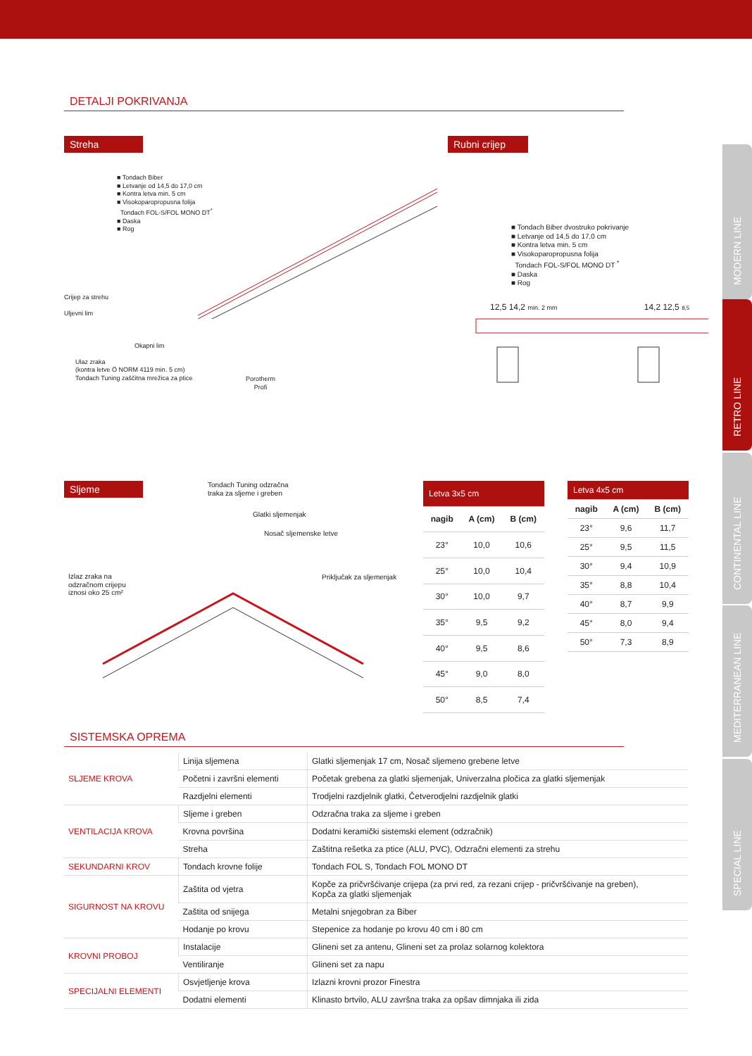MODERN LINE
RETRO LINE
CONTINENTAL LINE
MEDITERRANEAN LINE
SPECIAL LINE
DETALJI POKRIVANJA
Streha
■ Tondach Biber
■ Letvanje od 14,5 do 17,0 cm
■ Kontra letva min. 5 cm
■ Visokoparopropusna folija
Tondach FOL-S/FOL MONO DT<sup>*</sup>
■ Daska
■ Rog
Crijep za strehu
Uljevni lim
Okapni lim
Ulaz zraka
(kontra letve Ö NORM 4119 min. 5 cm)
Tondach Tuning zaščitna mrežica za ptice
Porotherm
Profi
Rubni crijep
■ Tondach Biber dvostruko pokrivanje
■ Letvanje od 14,5 do 17,0 cm
■ Kontra letva min. 5 cm
■ Visokoparopropusna folija
Tondach FOL-S/FOL MONO DT <sup>*</sup>
■ Daska
■ Rog
12,5 14,2 min. 2 mm 14,2 12,5 8,5
Sljeme
Tondach Tuning odzračna
traka za sljeme i greben
Glatki sljemenjak
Nosač sljemenske letve
Priključak za sljemenjak
Izlaz zraka na
odzračnom crijepu
iznosi oko 25 cm²
| Letva 3x5 cm | | |
| --- | --- | --- |
| nagib | A (cm) | B (cm) |
| 23° | 10,0 | 10,6 |
| 25° | 10,0 | 10,4 |
| 30° | 10,0 | 9,7 |
| 35° | 9,5 | 9,2 |
| 40° | 9,5 | 8,6 |
| 45° | 9,0 | 8,0 |
| 50° | 8,5 | 7,4 |
| Letva 4x5 cm | | |
| --- | --- | --- |
| nagib | A (cm) | B (cm) |
| 23° | 9,6 | 11,7 |
| 25° | 9,5 | 11,5 |
| 30° | 9,4 | 10,9 |
| 35° | 8,8 | 10,4 |
| 40° | 8,7 | 9,9 |
| 45° | 8,0 | 9,4 |
| 50° | 7,3 | 8,9 |
SISTEMSKA OPREMA
| SLJEME KROVA | Linija sljemena | Glatki sljemenjak 17 cm, Nosač sljemeno grebene letve |
| | Početni i završni elementi | Početak grebena za glatki sljemenjak, Univerzalna pločica za glatki sljemenjak |
| | Razdjelni elementi | Trodjelni razdjelnik glatki, Četverodjelni razdjelnik glatki |
| VENTILACIJA KROVA | Sljeme i greben | Odzračna traka za sljeme i greben |
| | Krovna površina | Dodatni keramički sistemski element (odzračnik) |
| | Streha | Zaštitna rešetka za ptice (ALU, PVC), Odzračni elementi za strehu |
| SEKUNDARNI KROV | Tondach krovne folije | Tondach FOL S, Tondach FOL MONO DT |
| SIGURNOST NA KROVU | Zaštita od vjetra | Kopče za pričvršćivanje crijepa (za prvi red, za rezani crijep - pričvršćivanje na greben), Kopča za glatki sljemenjak |
| | Zaštita od snijega | Metalni snjegobran za Biber |
| | Hodanje po krovu | Stepenice za hodanje po krovu 40 cm i 80 cm |
| KROVNI PROBOJ | Instalacije | Glineni set za antenu, Glineni set za prolaz solarnog kolektora |
| | Ventiliranje | Glineni set za napu |
| SPECIJALNI ELEMENTI | Osvjetljenje krova | Izlazni krovni prozor Finestra |
| | Dodatni elementi | Klinasto brtvilo, ALU završna traka za opšav dimnjaka ili zida |